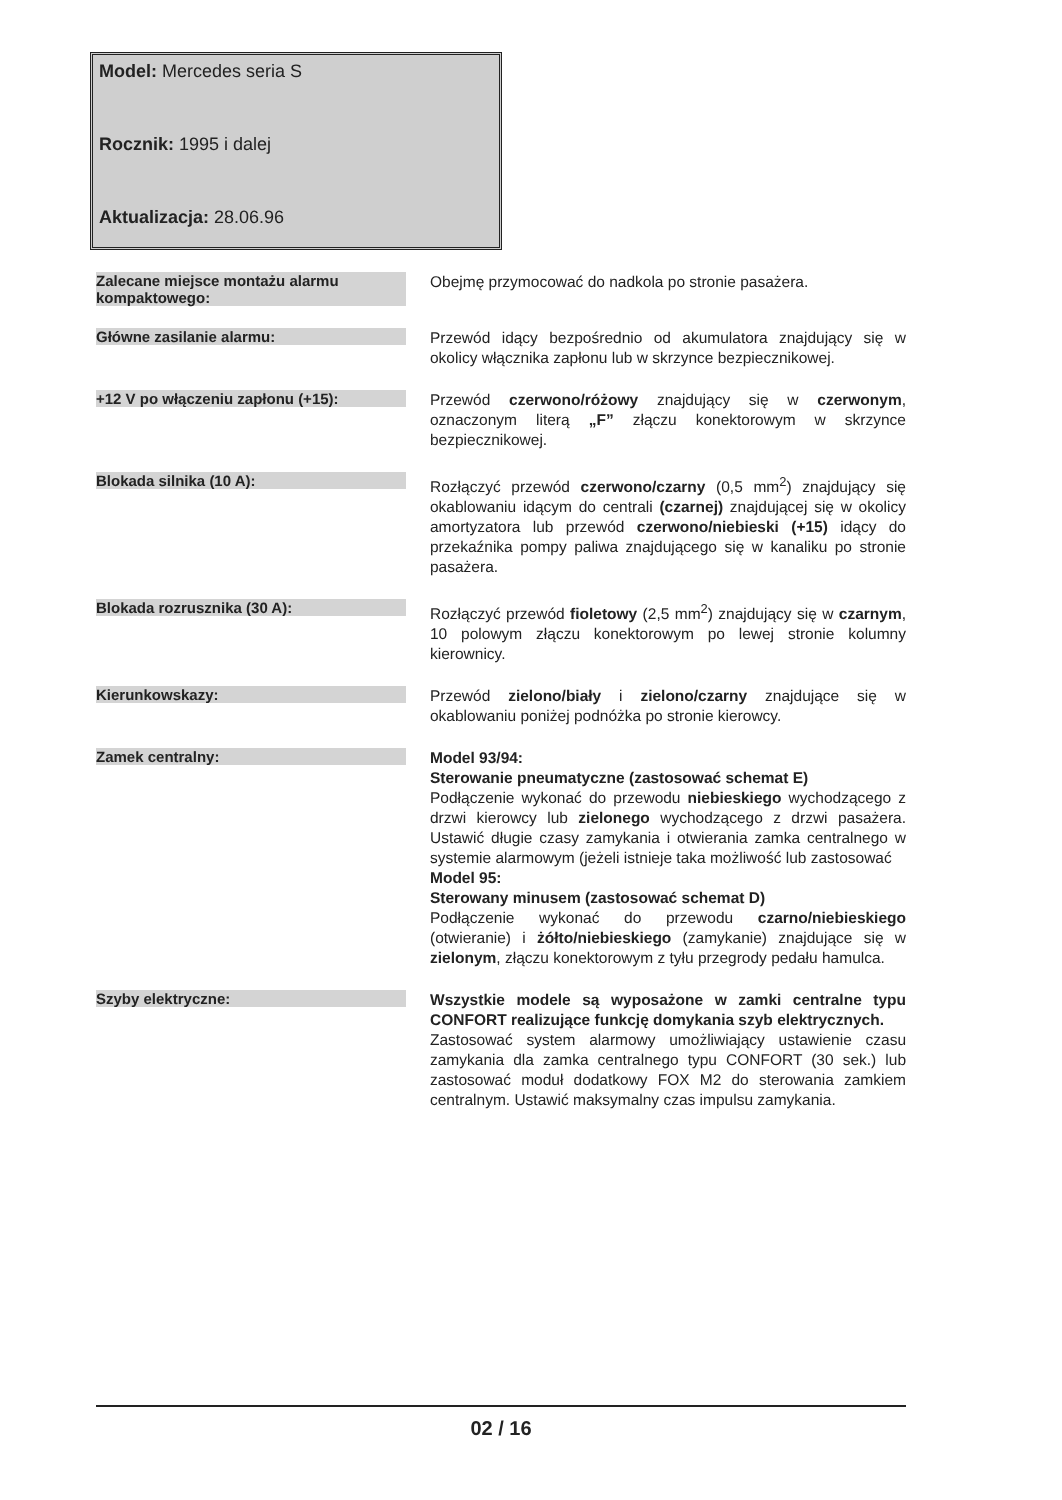Model: Mercedes seria S
Rocznik: 1995 i dalej
Aktualizacja: 28.06.96
| Zalecane miejsce montażu alarmu kompaktowego: | Obejmę przymocować do nadkola po stronie pasażera. |
| Główne zasilanie alarmu: | Przewód idący bezpośrednio od akumulatora znajdujący się w okolicy włącznika zapłonu lub w skrzynce bezpiecznikowej. |
| +12 V po włączeniu zapłonu (+15): | Przewód czerwono/różowy znajdujący się w czerwonym , oznaczonym literą „F” złączu konektorowym w skrzynce bezpiecznikowej. |
| Blokada silnika (10 A): | Rozłączyć przewód czerwono/czarny (0,5 mm<sup>2</sup>) znajdujący się okablowaniu idącym do centrali (czarnej) znajdującej się w okolicy amortyzatora lub przewód czerwono/niebieski (+15) idący do przekaźnika pompy paliwa znajdującego się w kanaliku po stronie pasażera. |
| Blokada rozrusznika (30 A): | Rozłączyć przewód fioletowy (2,5 mm<sup>2</sup>) znajdujący się w czarnym , 10 polowym złączu konektorowym po lewej stronie kolumny kierownicy. |
| Kierunkowskazy: | Przewód zielono/biały i zielono/czarny znajdujące się w okablowaniu poniżej podnóżka po stronie kierowcy. |
| Zamek centralny: | Model 93/94: Sterowanie pneumatyczne (zastosować schemat E) Podłączenie wykonać do przewodu niebieskiego wychodzącego z drzwi kierowcy lub zielonego wychodzącego z drzwi pasażera. Ustawić długie czasy zamykania i otwierania zamka centralnego w systemie alarmowym (jeżeli istnieje taka możliwość lub zastosować Model 95: Sterowany minusem (zastosować schemat D) Podłączenie wykonać do przewodu czarno/niebieskiego (otwieranie) i żółto/niebieskiego (zamykanie) znajdujące się w zielonym , złączu konektorowym z tyłu przegrody pedału hamulca. |
| Szyby elektryczne: | Wszystkie modele są wyposażone w zamki centralne typu CONFORT realizujące funkcję domykania szyb elektrycznych. Zastosować system alarmowy umożliwiający ustawienie czasu zamykania dla zamka centralnego typu CONFORT (30 sek.) lub zastosować moduł dodatkowy FOX M2 do sterowania zamkiem centralnym. Ustawić maksymalny czas impulsu zamykania. |
02 / 16